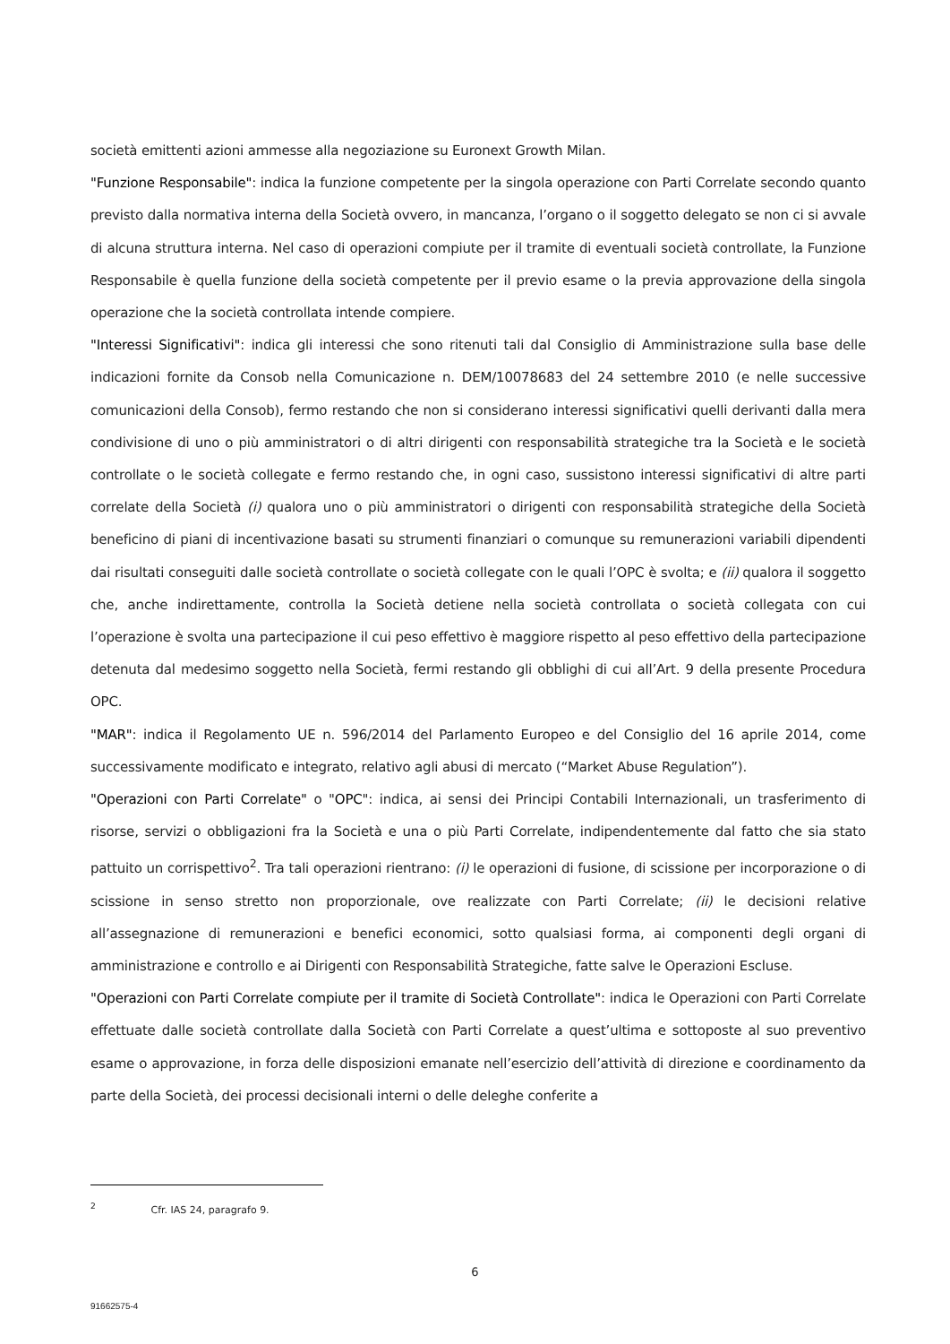società emittenti azioni ammesse alla negoziazione su Euronext Growth Milan.
"Funzione Responsabile": indica la funzione competente per la singola operazione con Parti Correlate secondo quanto previsto dalla normativa interna della Società ovvero, in mancanza, l’organo o il soggetto delegato se non ci si avvale di alcuna struttura interna. Nel caso di operazioni compiute per il tramite di eventuali società controllate, la Funzione Responsabile è quella funzione della società competente per il previo esame o la previa approvazione della singola operazione che la società controllata intende compiere.
"Interessi Significativi": indica gli interessi che sono ritenuti tali dal Consiglio di Amministrazione sulla base delle indicazioni fornite da Consob nella Comunicazione n. DEM/10078683 del 24 settembre 2010 (e nelle successive comunicazioni della Consob), fermo restando che non si considerano interessi significativi quelli derivanti dalla mera condivisione di uno o più amministratori o di altri dirigenti con responsabilità strategiche tra la Società e le società controllate o le società collegate e fermo restando che, in ogni caso, sussistono interessi significativi di altre parti correlate della Società (i) qualora uno o più amministratori o dirigenti con responsabilità strategiche della Società beneficino di piani di incentivazione basati su strumenti finanziari o comunque su remunerazioni variabili dipendenti dai risultati conseguiti dalle società controllate o società collegate con le quali l’OPC è svolta; e (ii) qualora il soggetto che, anche indirettamente, controlla la Società detiene nella società controllata o società collegata con cui l’operazione è svolta una partecipazione il cui peso effettivo è maggiore rispetto al peso effettivo della partecipazione detenuta dal medesimo soggetto nella Società, fermi restando gli obblighi di cui all’Art. 9 della presente Procedura OPC.
"MAR": indica il Regolamento UE n. 596/2014 del Parlamento Europeo e del Consiglio del 16 aprile 2014, come successivamente modificato e integrato, relativo agli abusi di mercato (“Market Abuse Regulation”).
"Operazioni con Parti Correlate" o "OPC": indica, ai sensi dei Principi Contabili Internazionali, un trasferimento di risorse, servizi o obbligazioni fra la Società e una o più Parti Correlate, indipendentemente dal fatto che sia stato pattuito un corrispettivo<sup>2</sup>. Tra tali operazioni rientrano: (i) le operazioni di fusione, di scissione per incorporazione o di scissione in senso stretto non proporzionale, ove realizzate con Parti Correlate; (ii) le decisioni relative all’assegnazione di remunerazioni e benefici economici, sotto qualsiasi forma, ai componenti degli organi di amministrazione e controllo e ai Dirigenti con Responsabilità Strategiche, fatte salve le Operazioni Escluse.
"Operazioni con Parti Correlate compiute per il tramite di Società Controllate": indica le Operazioni con Parti Correlate effettuate dalle società controllate dalla Società con Parti Correlate a quest’ultima e sottoposte al suo preventivo esame o approvazione, in forza delle disposizioni emanate nell’esercizio dell’attività di direzione e coordinamento da parte della Società, dei processi decisionali interni o delle deleghe conferite a
<sup>2</sup> Cfr. IAS 24, paragrafo 9.
6
91662575-4